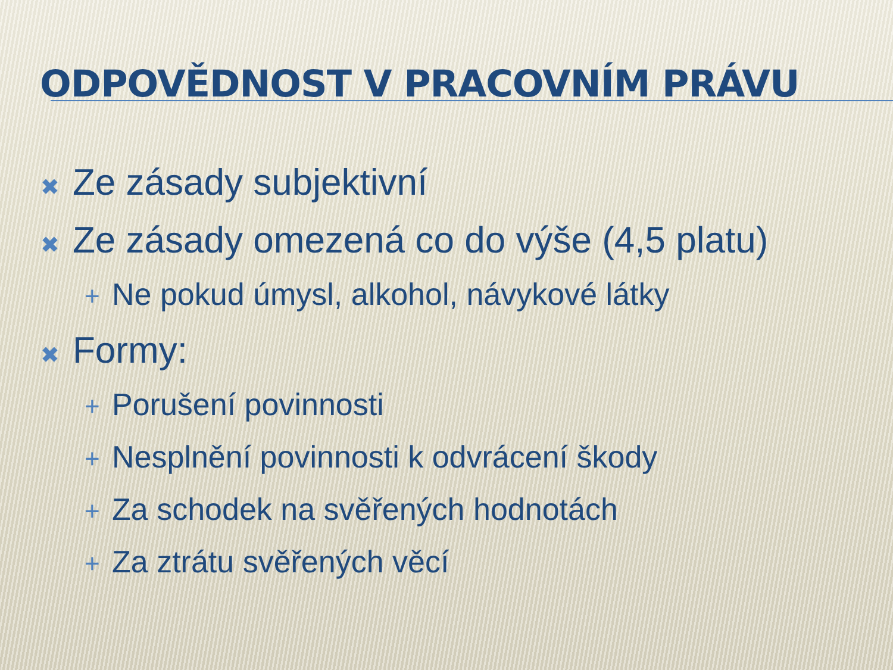ODPOVĚDNOST V PRACOVNÍM PRÁVU
✖ Ze zásady subjektivní
✖ Ze zásady omezená co do výše (4,5 platu)
+ Ne pokud úmysl, alkohol, návykové látky
✖ Formy:
+ Porušení povinnosti
+ Nesplnění povinnosti k odvrácení škody
+ Za schodek na svěřených hodnotách
+ Za ztrátu svěřených věcí